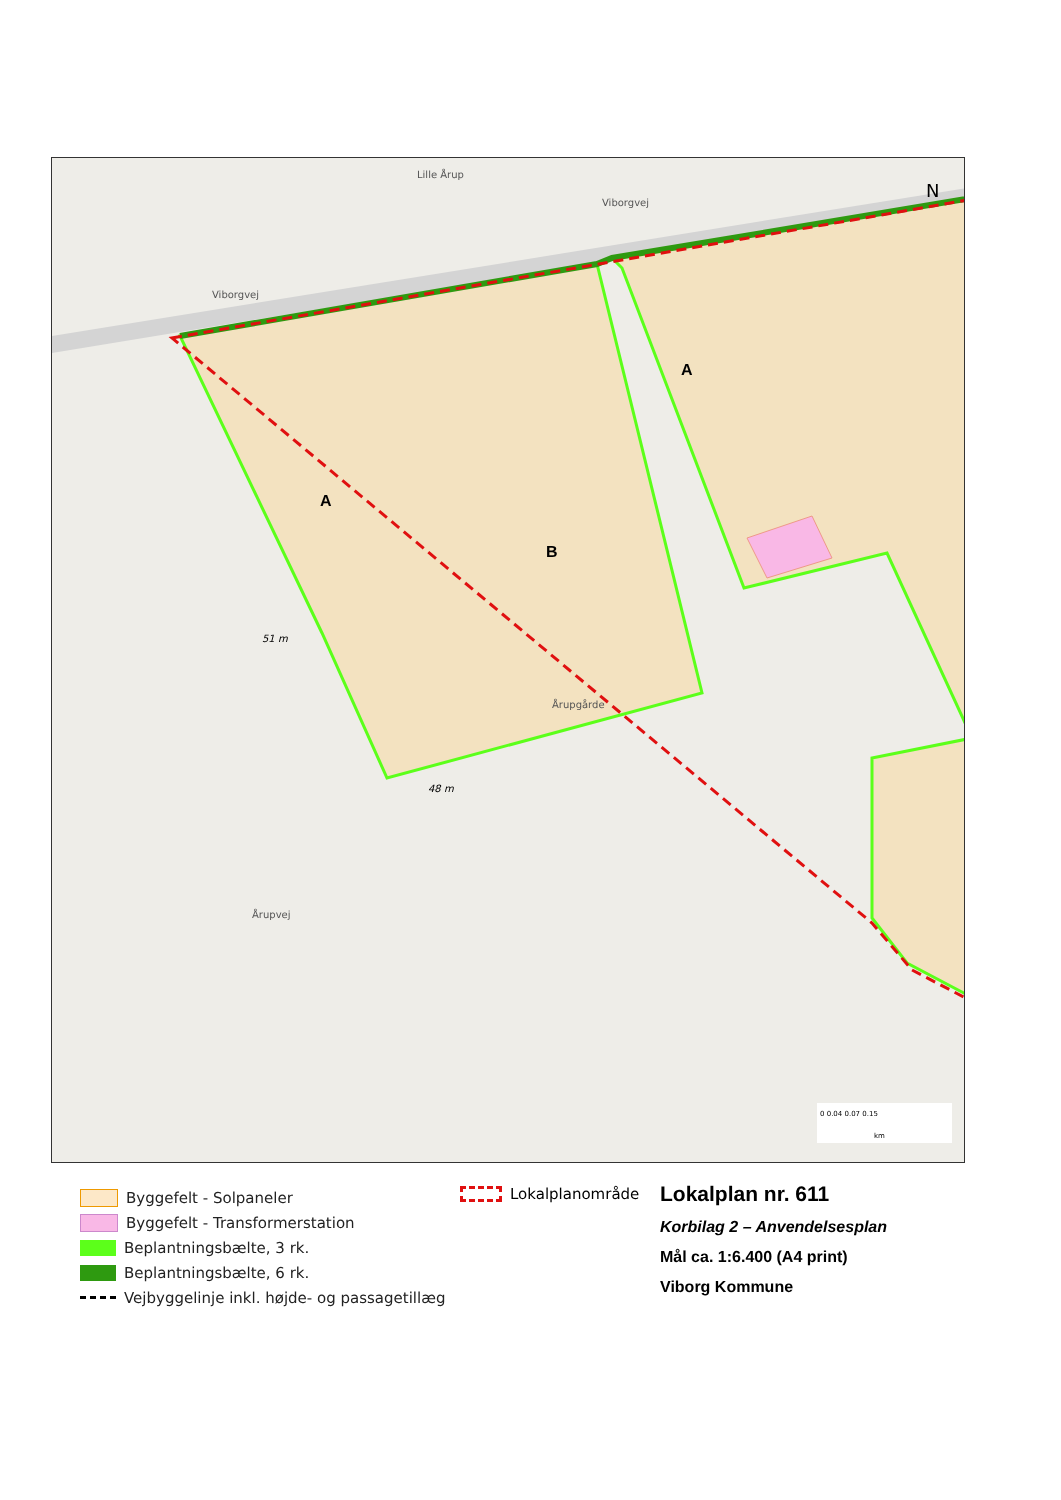A
A
B
N
51 m
48 m
Viborgvej
Viborgvej
Årupvej
Årupgårde
Lille Årup
0 0.04 0.07 0.15
km
Byggefelt - Solpaneler
Byggefelt - Transformerstation
Beplantningsbælte, 3 rk.
Beplantningsbælte, 6 rk.
Vejbyggelinje inkl. højde- og passagetillæg
Lokalplanområde
Lokalplan nr. 611
Korbilag 2 – Anvendelsesplan
Mål ca. 1:6.400 (A4 print)
Viborg Kommune